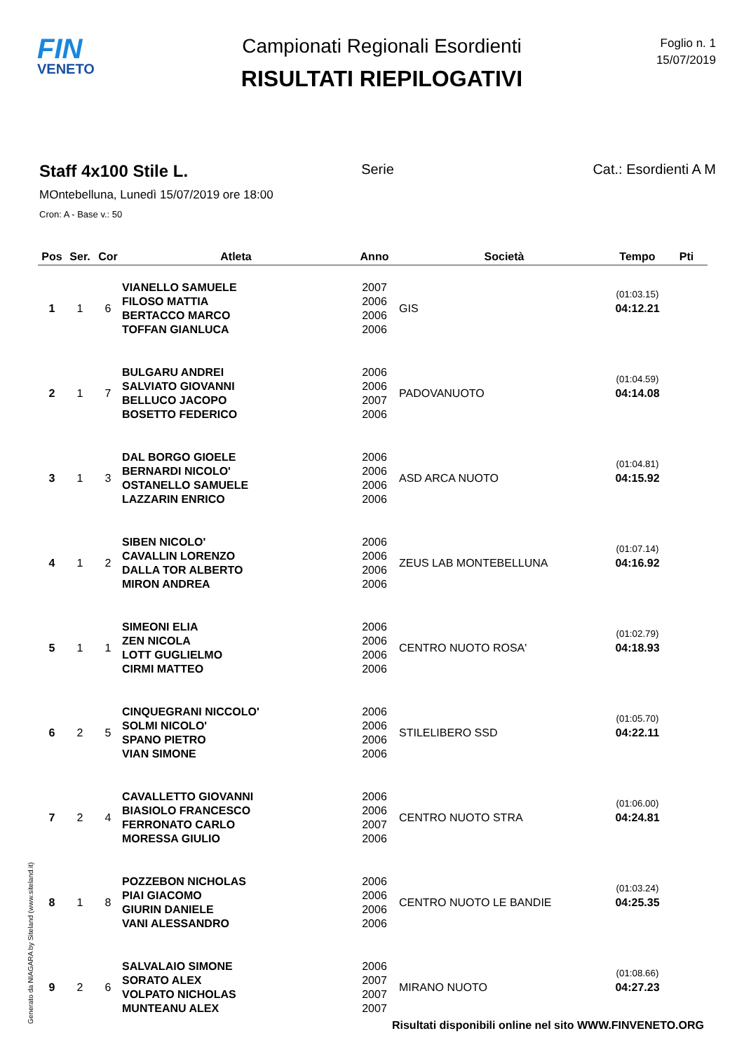FIN
VENETO
Campionati Regionali Esordienti
RISULTATI RIEPILOGATIVI
Foglio n. 1
15/07/2019
Staff 4x100 Stile L.
Serie Cat.: Esordienti A M
MOntebelluna, Lunedì 15/07/2019 ore 18:00
Cron: A - Base v.: 50
| Pos | Ser. | Cor | Atleta | Anno | Società | Tempo | Pti |
| --- | --- | --- | --- | --- | --- | --- | --- |
| 1 | 1 | 6 | VIANELLO SAMUELE FILOSO MATTIA BERTACCO MARCO TOFFAN GIANLUCA | 2007 2006 2006 2006 | GIS | (01:03.15) 04:12.21 | |
| 2 | 1 | 7 | BULGARU ANDREI SALVIATO GIOVANNI BELLUCO JACOPO BOSETTO FEDERICO | 2006 2006 2007 2006 | PADOVANUOTO | (01:04.59) 04:14.08 | |
| 3 | 1 | 3 | DAL BORGO GIOELE BERNARDI NICOLO' OSTANELLO SAMUELE LAZZARIN ENRICO | 2006 2006 2006 2006 | ASD ARCA NUOTO | (01:04.81) 04:15.92 | |
| 4 | 1 | 2 | SIBEN NICOLO' CAVALLIN LORENZO DALLA TOR ALBERTO MIRON ANDREA | 2006 2006 2006 2006 | ZEUS LAB MONTEBELLUNA | (01:07.14) 04:16.92 | |
| 5 | 1 | 1 | SIMEONI ELIA ZEN NICOLA LOTT GUGLIELMO CIRMI MATTEO | 2006 2006 2006 2006 | CENTRO NUOTO ROSA' | (01:02.79) 04:18.93 | |
| 6 | 2 | 5 | CINQUEGRANI NICCOLO' SOLMI NICOLO' SPANO PIETRO VIAN SIMONE | 2006 2006 2006 2006 | STILELIBERO SSD | (01:05.70) 04:22.11 | |
| 7 | 2 | 4 | CAVALLETTO GIOVANNI BIASIOLO FRANCESCO FERRONATO CARLO MORESSA GIULIO | 2006 2006 2007 2006 | CENTRO NUOTO STRA | (01:06.00) 04:24.81 | |
| 8 | 1 | 8 | POZZEBON NICHOLAS PIAI GIACOMO GIURIN DANIELE VANI ALESSANDRO | 2006 2006 2006 2006 | CENTRO NUOTO LE BANDIE | (01:03.24) 04:25.35 | |
| 9 | 2 | 6 | SALVALAIO SIMONE SORATO ALEX VOLPATO NICHOLAS MUNTEANU ALEX | 2006 2007 2007 2007 | MIRANO NUOTO | (01:08.66) 04:27.23 | |
Generato da NIAGARA by Siteland (www.siteland.it)
Risultati disponibili online nel sito WWW.FINVENETO.ORG